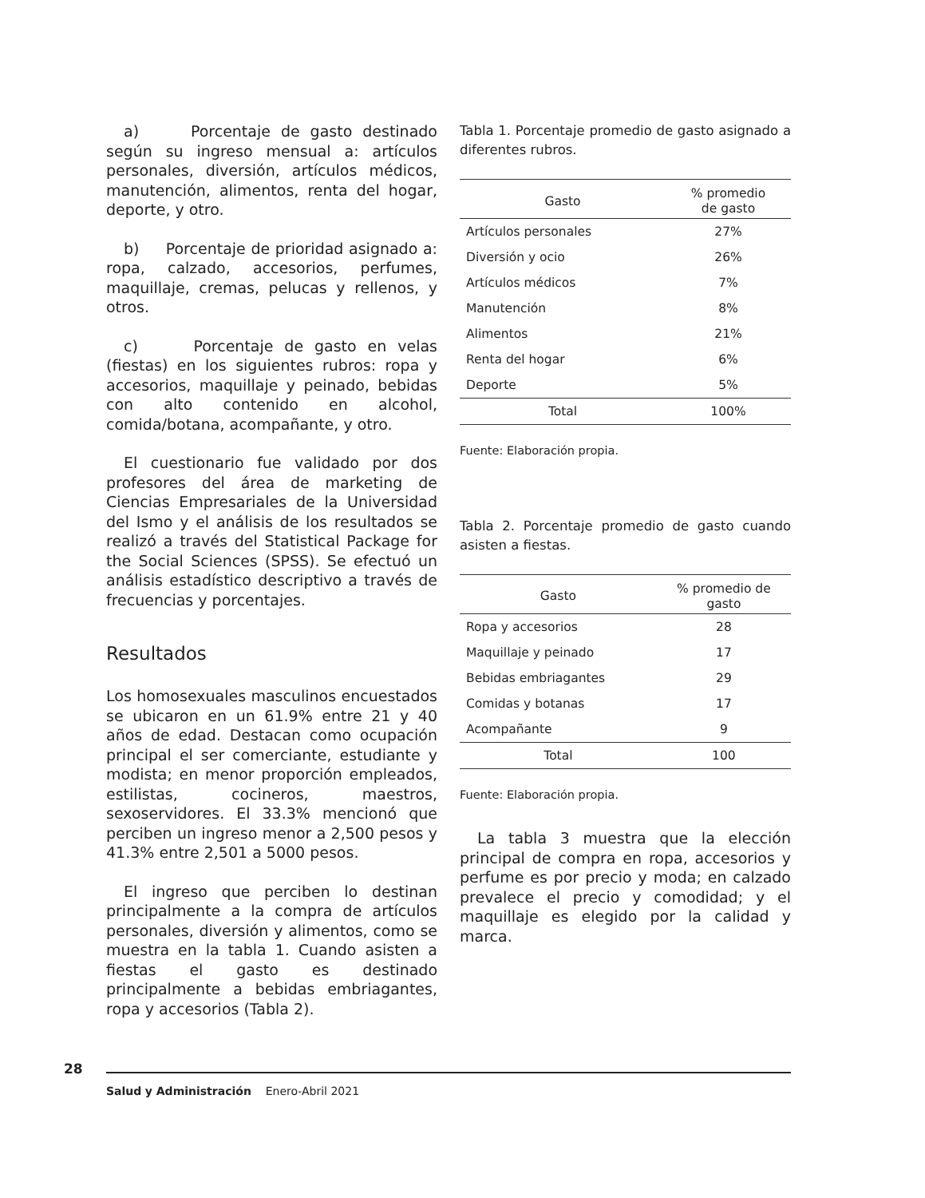a) Porcentaje de gasto destinado según su ingreso mensual a: artículos personales, diversión, artículos médicos, manutención, alimentos, renta del hogar, deporte, y otro.
b) Porcentaje de prioridad asignado a: ropa, calzado, accesorios, perfumes, maquillaje, cremas, pelucas y rellenos, y otros.
c) Porcentaje de gasto en velas (fiestas) en los siguientes rubros: ropa y accesorios, maquillaje y peinado, bebidas con alto contenido en alcohol, comida/botana, acompañante, y otro.
El cuestionario fue validado por dos profesores del área de marketing de Ciencias Empresariales de la Universidad del Ismo y el análisis de los resultados se realizó a través del Statistical Package for the Social Sciences (SPSS). Se efectuó un análisis estadístico descriptivo a través de frecuencias y porcentajes.
Resultados
Los homosexuales masculinos encuestados se ubicaron en un 61.9% entre 21 y 40 años de edad. Destacan como ocupación principal el ser comerciante, estudiante y modista; en menor proporción empleados, estilistas, cocineros, maestros, sexoservidores. El 33.3% mencionó que perciben un ingreso menor a 2,500 pesos y 41.3% entre 2,501 a 5000 pesos.
El ingreso que perciben lo destinan principalmente a la compra de artículos personales, diversión y alimentos, como se muestra en la tabla 1. Cuando asisten a fiestas el gasto es destinado principalmente a bebidas embriagantes, ropa y accesorios (Tabla 2).
Tabla 1. Porcentaje promedio de gasto asignado a diferentes rubros.
| Gasto | % promedio de gasto |
| --- | --- |
| Artículos personales | 27% |
| Diversión y ocio | 26% |
| Artículos médicos | 7% |
| Manutención | 8% |
| Alimentos | 21% |
| Renta del hogar | 6% |
| Deporte | 5% |
| Total | 100% |
Fuente: Elaboración propia.
Tabla 2. Porcentaje promedio de gasto cuando asisten a fiestas.
| Gasto | % promedio de gasto |
| --- | --- |
| Ropa y accesorios | 28 |
| Maquillaje y peinado | 17 |
| Bebidas embriagantes | 29 |
| Comidas y botanas | 17 |
| Acompañante | 9 |
| Total | 100 |
Fuente: Elaboración propia.
La tabla 3 muestra que la elección principal de compra en ropa, accesorios y perfume es por precio y moda; en calzado prevalece el precio y comodidad; y el maquillaje es elegido por la calidad y marca.
28
Salud y Administración Enero-Abril 2021